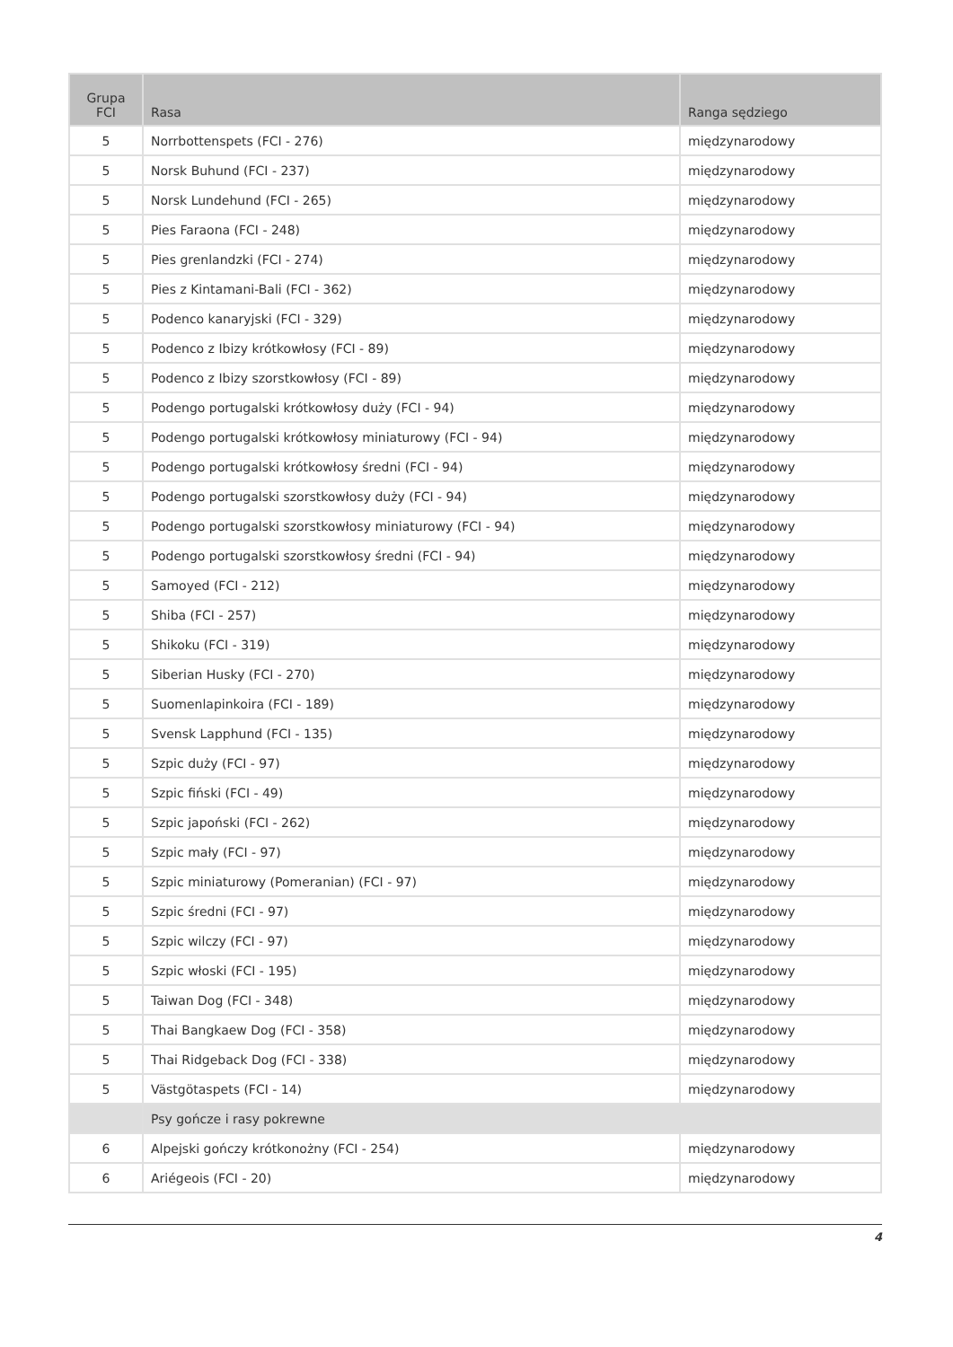| Grupa FCI | Rasa | Ranga sędziego |
| --- | --- | --- |
| 5 | Norrbottenspets (FCI - 276) | międzynarodowy |
| 5 | Norsk Buhund (FCI - 237) | międzynarodowy |
| 5 | Norsk Lundehund (FCI - 265) | międzynarodowy |
| 5 | Pies Faraona (FCI - 248) | międzynarodowy |
| 5 | Pies grenlandzki (FCI - 274) | międzynarodowy |
| 5 | Pies z Kintamani-Bali (FCI - 362) | międzynarodowy |
| 5 | Podenco kanaryjski (FCI - 329) | międzynarodowy |
| 5 | Podenco z Ibizy krótkowłosy (FCI - 89) | międzynarodowy |
| 5 | Podenco z Ibizy szorstkowłosy (FCI - 89) | międzynarodowy |
| 5 | Podengo portugalski krótkowłosy duży (FCI - 94) | międzynarodowy |
| 5 | Podengo portugalski krótkowłosy miniaturowy (FCI - 94) | międzynarodowy |
| 5 | Podengo portugalski krótkowłosy średni (FCI - 94) | międzynarodowy |
| 5 | Podengo portugalski szorstkowłosy duży (FCI - 94) | międzynarodowy |
| 5 | Podengo portugalski szorstkowłosy miniaturowy (FCI - 94) | międzynarodowy |
| 5 | Podengo portugalski szorstkowłosy średni (FCI - 94) | międzynarodowy |
| 5 | Samoyed (FCI - 212) | międzynarodowy |
| 5 | Shiba (FCI - 257) | międzynarodowy |
| 5 | Shikoku (FCI - 319) | międzynarodowy |
| 5 | Siberian Husky (FCI - 270) | międzynarodowy |
| 5 | Suomenlapinkoira (FCI - 189) | międzynarodowy |
| 5 | Svensk Lapphund (FCI - 135) | międzynarodowy |
| 5 | Szpic duży (FCI - 97) | międzynarodowy |
| 5 | Szpic fiński (FCI - 49) | międzynarodowy |
| 5 | Szpic japoński (FCI - 262) | międzynarodowy |
| 5 | Szpic mały (FCI - 97) | międzynarodowy |
| 5 | Szpic miniaturowy (Pomeranian) (FCI - 97) | międzynarodowy |
| 5 | Szpic średni (FCI - 97) | międzynarodowy |
| 5 | Szpic wilczy (FCI - 97) | międzynarodowy |
| 5 | Szpic włoski (FCI - 195) | międzynarodowy |
| 5 | Taiwan Dog (FCI - 348) | międzynarodowy |
| 5 | Thai Bangkaew Dog (FCI - 358) | międzynarodowy |
| 5 | Thai Ridgeback Dog (FCI - 338) | międzynarodowy |
| 5 | Västgötaspets (FCI - 14) | międzynarodowy |
| | Psy gończe i rasy pokrewne | |
| 6 | Alpejski gończy krótkonożny (FCI - 254) | międzynarodowy |
| 6 | Ariégeois (FCI - 20) | międzynarodowy |
4